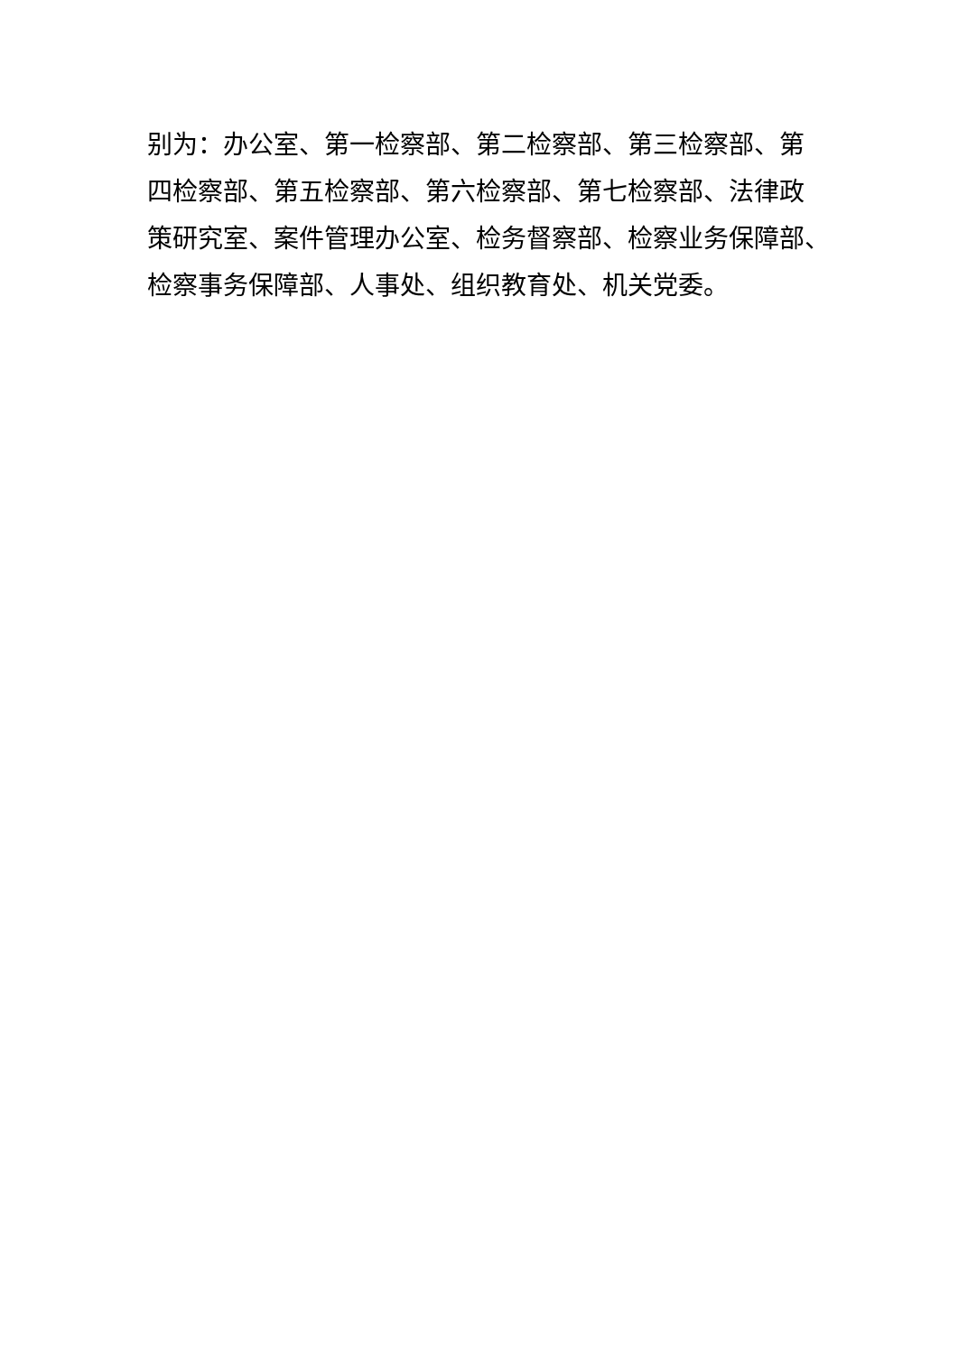别为：办公室、第一检察部、第二检察部、第三检察部、第
四检察部、第五检察部、第六检察部、第七检察部、法律政
策研究室、案件管理办公室、检务督察部、检察业务保障部、
检察事务保障部、人事处、组织教育处、机关党委。